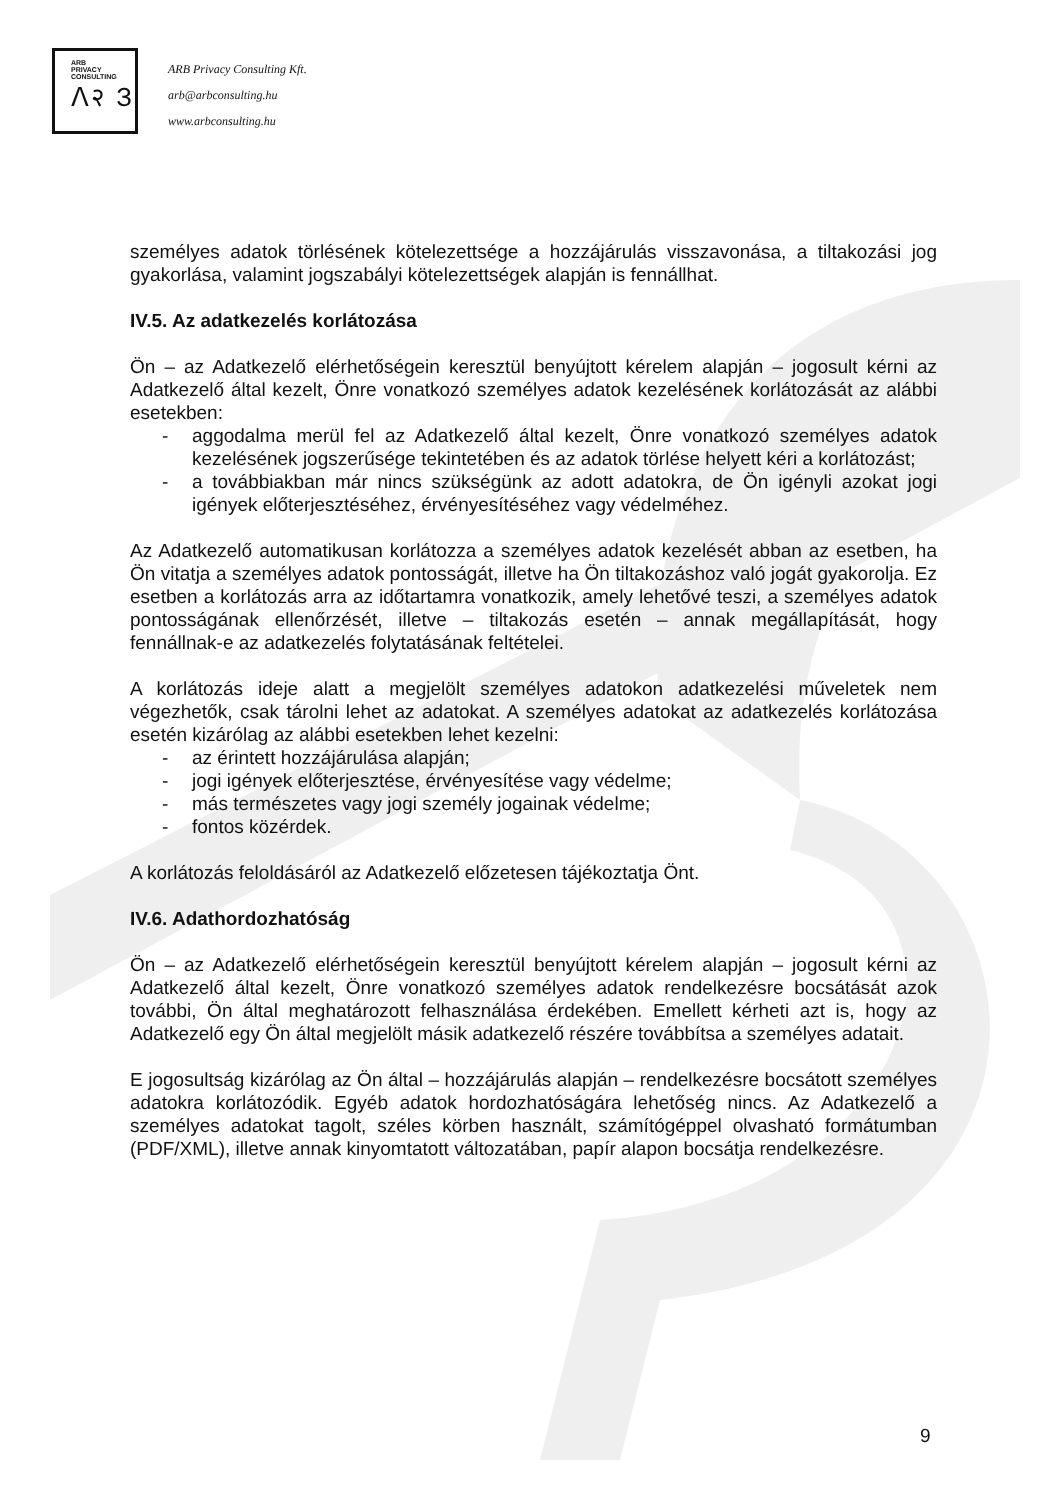ARB
PRIVACY
CONSULTING
ᐱ२ З
ARB Privacy Consulting Kft.
arb@arbconsulting.hu
www.arbconsulting.hu
személyes adatok törlésének kötelezettsége a hozzájárulás visszavonása, a tiltakozási jog gyakorlása, valamint jogszabályi kötelezettségek alapján is fennállhat.
IV.5. Az adatkezelés korlátozása
Ön – az Adatkezelő elérhetőségein keresztül benyújtott kérelem alapján – jogosult kérni az Adatkezelő által kezelt, Önre vonatkozó személyes adatok kezelésének korlátozását az alábbi esetekben:
- aggodalma merül fel az Adatkezelő által kezelt, Önre vonatkozó személyes adatok kezelésének jogszerűsége tekintetében és az adatok törlése helyett kéri a korlátozást;
- a továbbiakban már nincs szükségünk az adott adatokra, de Ön igényli azokat jogi igények előterjesztéséhez, érvényesítéséhez vagy védelméhez.
Az Adatkezelő automatikusan korlátozza a személyes adatok kezelését abban az esetben, ha Ön vitatja a személyes adatok pontosságát, illetve ha Ön tiltakozáshoz való jogát gyakorolja. Ez esetben a korlátozás arra az időtartamra vonatkozik, amely lehetővé teszi, a személyes adatok pontosságának ellenőrzését, illetve – tiltakozás esetén – annak megállapítását, hogy fennállnak-e az adatkezelés folytatásának feltételei.
A korlátozás ideje alatt a megjelölt személyes adatokon adatkezelési műveletek nem végezhetők, csak tárolni lehet az adatokat. A személyes adatokat az adatkezelés korlátozása esetén kizárólag az alábbi esetekben lehet kezelni:
- az érintett hozzájárulása alapján;
- jogi igények előterjesztése, érvényesítése vagy védelme;
- más természetes vagy jogi személy jogainak védelme;
- fontos közérdek.
A korlátozás feloldásáról az Adatkezelő előzetesen tájékoztatja Önt.
IV.6. Adathordozhatóság
Ön – az Adatkezelő elérhetőségein keresztül benyújtott kérelem alapján – jogosult kérni az Adatkezelő által kezelt, Önre vonatkozó személyes adatok rendelkezésre bocsátását azok további, Ön által meghatározott felhasználása érdekében. Emellett kérheti azt is, hogy az Adatkezelő egy Ön által megjelölt másik adatkezelő részére továbbítsa a személyes adatait.
E jogosultság kizárólag az Ön által – hozzájárulás alapján – rendelkezésre bocsátott személyes adatokra korlátozódik. Egyéb adatok hordozhatóságára lehetőség nincs. Az Adatkezelő a személyes adatokat tagolt, széles körben használt, számítógéppel olvasható formátumban (PDF/XML), illetve annak kinyomtatott változatában, papír alapon bocsátja rendelkezésre.
9